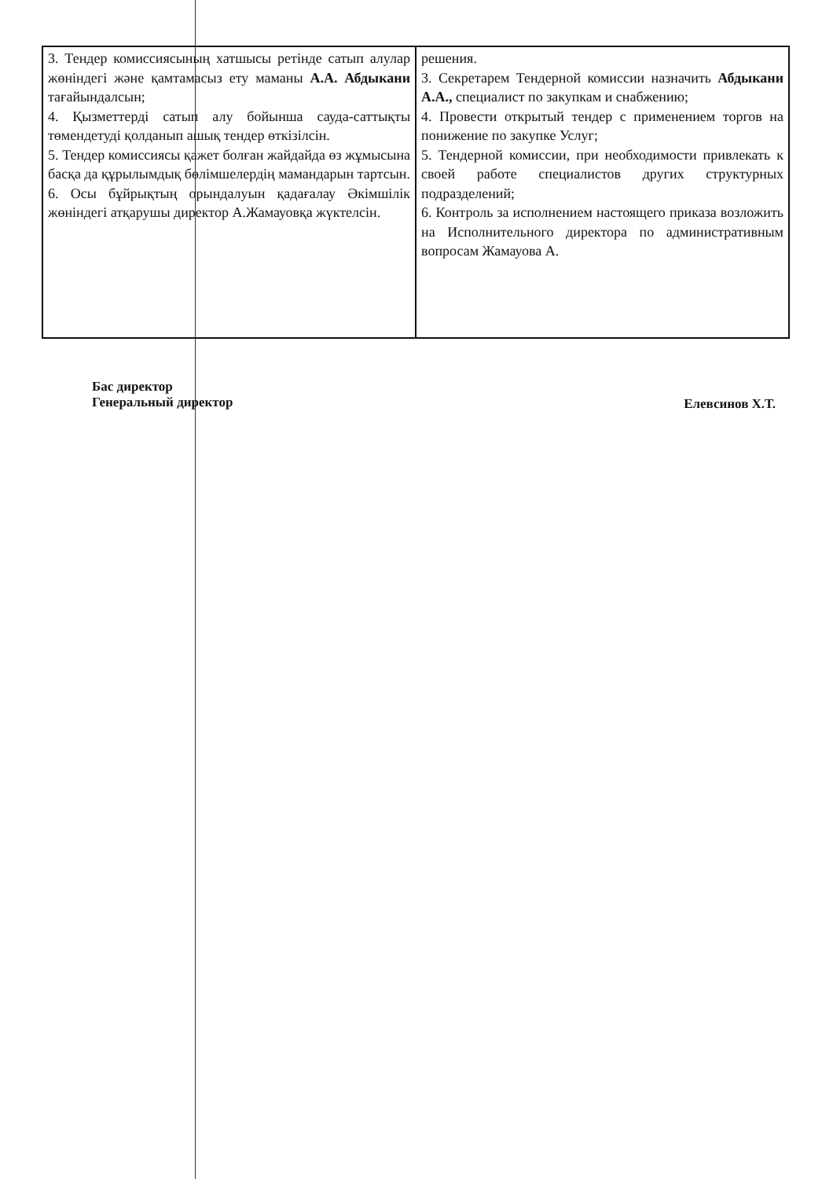| 3. Тендер комиссиясының хатшысы ретінде сатып алулар жөніндегі және қамтамасыз ету маманы А.А. Абдыкани тағайындалсын; 4. Қызметтерді сатып алу бойынша сауда-саттықты төмендетуді қолданып ашық тендер өткізілсін. 5. Тендер комиссиясы қажет болған жайдайда өз жұмысына басқа да құрылымдық бөлімшелердің мамандарын тартсын. 6. Осы бұйрықтың орындалуын қадағалау Әкімшілік жөніндегі атқарушы директор А.Жамауовқа жүктелсін. | решения. 3. Секретарем Тендерной комиссии назначить Абдыкани А.А., специалист по закупкам и снабжению; 4. Провести открытый тендер с применением торгов на понижение по закупке Услуг; 5. Тендерной комиссии, при необходимости привлекать к своей работе специалистов других структурных подразделений; 6. Контроль за исполнением настоящего приказа возложить на Исполнительного директора по административным вопросам Жамауова А. |
Бас директор
Генеральный директор
Елевсинов Х.Т.